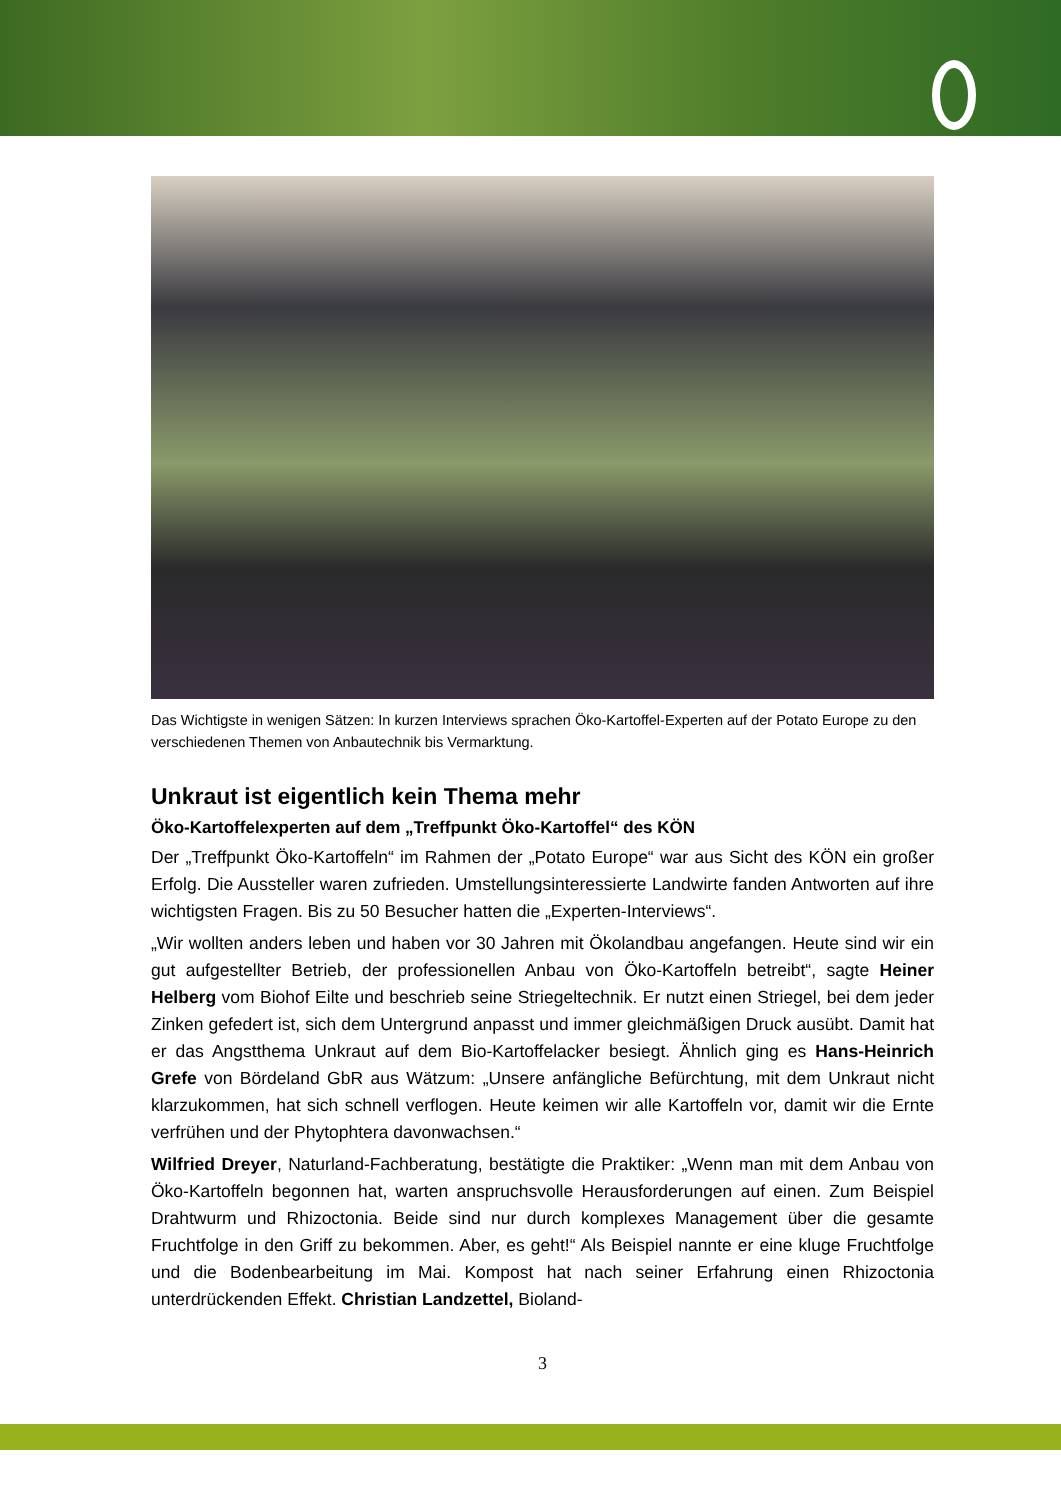Das Wichtigste in wenigen Sätzen: In kurzen Interviews sprachen Öko-Kartoffel-Experten auf der Potato Europe zu den verschiedenen Themen von Anbautechnik bis Vermarktung.
Unkraut ist eigentlich kein Thema mehr
Öko-Kartoffelexperten auf dem „Treffpunkt Öko-Kartoffel“ des KÖN
Der „Treffpunkt Öko-Kartoffeln“ im Rahmen der „Potato Europe“ war aus Sicht des KÖN ein großer Erfolg. Die Aussteller waren zufrieden. Umstellungsinteressierte Landwirte fanden Antworten auf ihre wichtigsten Fragen. Bis zu 50 Besucher hatten die „Experten-Interviews“.
„Wir wollten anders leben und haben vor 30 Jahren mit Ökolandbau angefangen. Heute sind wir ein gut aufgestellter Betrieb, der professionellen Anbau von Öko-Kartoffeln betreibt“, sagte Heiner Helberg vom Biohof Eilte und beschrieb seine Striegeltechnik. Er nutzt einen Striegel, bei dem jeder Zinken gefedert ist, sich dem Untergrund anpasst und immer gleichmäßigen Druck ausübt. Damit hat er das Angstthema Unkraut auf dem Bio-Kartoffelacker besiegt. Ähnlich ging es Hans-Heinrich Grefe von Bördeland GbR aus Wätzum: „Unsere anfängliche Befürchtung, mit dem Unkraut nicht klarzukommen, hat sich schnell verflogen. Heute keimen wir alle Kartoffeln vor, damit wir die Ernte verfrühen und der Phytophtera davonwachsen.“
Wilfried Dreyer, Naturland-Fachberatung, bestätigte die Praktiker: „Wenn man mit dem Anbau von Öko-Kartoffeln begonnen hat, warten anspruchsvolle Herausforderungen auf einen. Zum Beispiel Drahtwurm und Rhizoctonia. Beide sind nur durch komplexes Management über die gesamte Fruchtfolge in den Griff zu bekommen. Aber, es geht!“ Als Beispiel nannte er eine kluge Fruchtfolge und die Bodenbearbeitung im Mai. Kompost hat nach seiner Erfahrung einen Rhizoctonia unterdrückenden Effekt. Christian Landzettel, Bioland-
3